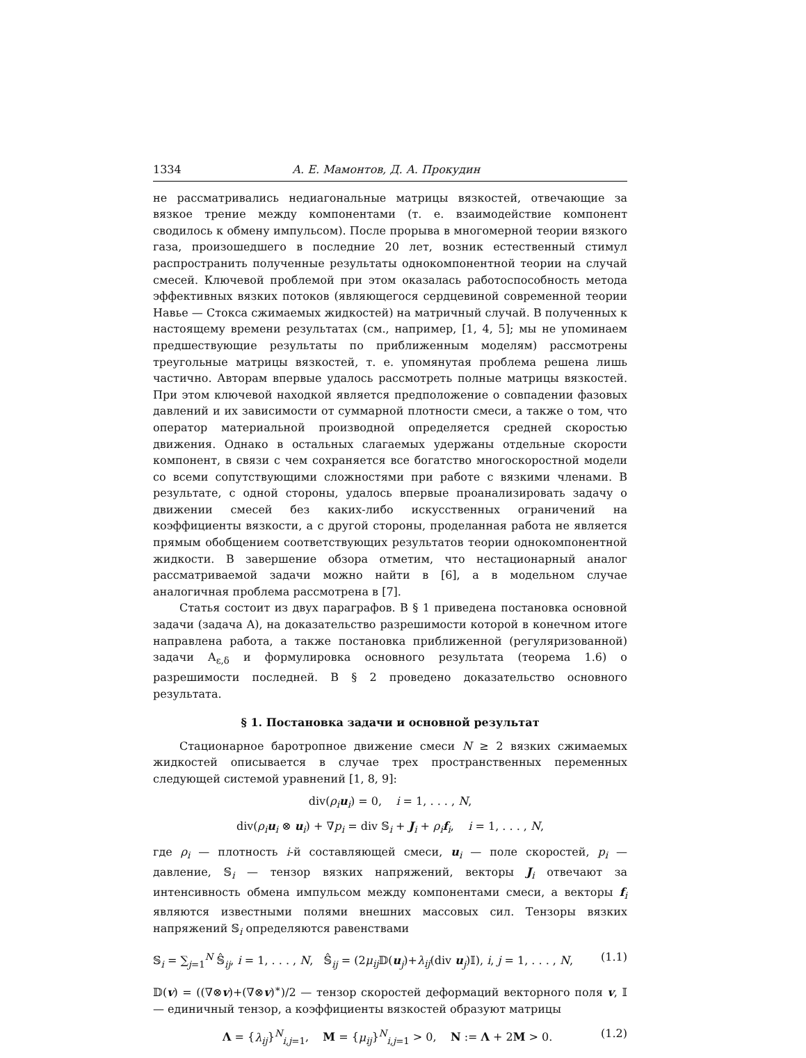1334 А. Е. Мамонтов, Д. А. Прокудин
не рассматривались недиагональные матрицы вязкостей, отвечающие за вязкое трение между компонентами (т. е. взаимодействие компонент сводилось к обмену импульсом). После прорыва в многомерной теории вязкого газа, произошедшего в последние 20 лет, возник естественный стимул распространить полученные результаты однокомпонентной теории на случай смесей. Ключевой проблемой при этом оказалась работоспособность метода эффективных вязких потоков (являющегося сердцевиной современной теории Навье — Стокса сжимаемых жидкостей) на матричный случай. В полученных к настоящему времени результатах (см., например, [1, 4, 5]; мы не упоминаем предшествующие результаты по приближенным моделям) рассмотрены треугольные матрицы вязкостей, т. е. упомянутая проблема решена лишь частично. Авторам впервые удалось рассмотреть полные матрицы вязкостей. При этом ключевой находкой является предположение о совпадении фазовых давлений и их зависимости от суммарной плотности смеси, а также о том, что оператор материальной производной определяется средней скоростью движения. Однако в остальных слагаемых удержаны отдельные скорости компонент, в связи с чем сохраняется все богатство многоскоростной модели со всеми сопутствующими сложностями при работе с вязкими членами. В результате, с одной стороны, удалось впервые проанализировать задачу о движении смесей без каких-либо искусственных ограничений на коэффициенты вязкости, а с другой стороны, проделанная работа не является прямым обобщением соответствующих результатов теории однокомпонентной жидкости. В завершение обзора отметим, что нестационарный аналог рассматриваемой задачи можно найти в [6], а в модельном случае аналогичная проблема рассмотрена в [7].
Статья состоит из двух параграфов. В § 1 приведена постановка основной задачи (задача A), на доказательство разрешимости которой в конечном итоге направлена работа, а также постановка приближенной (регуляризованной) задачи A<sub>ε,δ</sub> и формулировка основного результата (теорема 1.6) о разрешимости последней. В § 2 проведено доказательство основного результата.
§ 1. Постановка задачи и основной результат
Стационарное баротропное движение смеси N ≥ 2 вязких сжимаемых жидкостей описывается в случае трех пространственных переменных следующей системой уравнений [1, 8, 9]:
div(ρ<sub>i</sub> u<sub>i</sub>) = 0, i = 1, . . . , N,
div(ρ<sub>i</sub> u<sub>i</sub> ⊗ u<sub>i</sub>) + ∇p<sub>i</sub> = div 𝕊<sub>i</sub> + J<sub>i</sub> + ρ<sub>i</sub> f<sub>i</sub>, i = 1, . . . , N,
где ρ<sub>i</sub> — плотность i-й составляющей смеси, u<sub>i</sub> — поле скоростей, p<sub>i</sub> — давление, 𝕊<sub>i</sub> — тензор вязких напряжений, векторы J<sub>i</sub> отвечают за интенсивность обмена импульсом между компонентами смеси, а векторы f<sub>i</sub> являются известными полями внешних массовых сил. Тензоры вязких напряжений 𝕊<sub>i</sub> определяются равенствами
𝕊<sub>i</sub> = ∑<sub>j=1</sub><sup>N</sup> 𝕊̂<sub>ij</sub>, i = 1, . . . , N, 𝕊̂<sub>ij</sub> = (2μ<sub>ij</sub> 𝔻(u<sub>j</sub>)+λ<sub>ij</sub>(div u<sub>j</sub>)𝕀), i, j = 1, . . . , N, (1.1)
𝔻(v) = ((∇⊗v)+(∇⊗v)<sup>∗</sup>)/2 — тензор скоростей деформаций векторного поля v, 𝕀 — единичный тензор, а коэффициенты вязкостей образуют матрицы
Λ = {λ<sub>ij</sub>}<sup>N</sup><sub>i,j=1</sub>, M = {μ<sub>ij</sub>}<sup>N</sup><sub>i,j=1</sub> > 0, N := Λ + 2M > 0. (1.2)